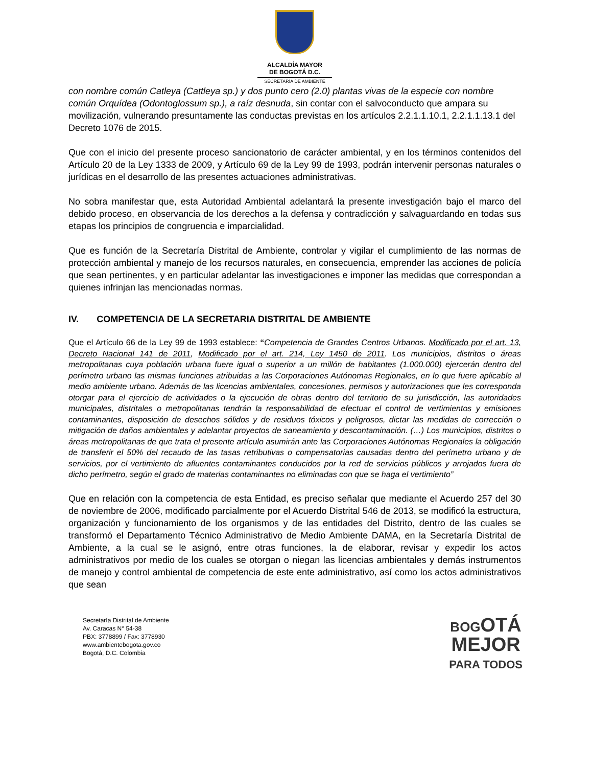ALCALDÍA MAYOR
DE BOGOTÁ D.C.
SECRETARÍA DE AMBIENTE
con nombre común Catleya (Cattleya sp.) y dos punto cero (2.0) plantas vivas de la especie con nombre común Orquídea (Odontoglossum sp.), a raíz desnuda, sin contar con el salvoconducto que ampara su movilización, vulnerando presuntamente las conductas previstas en los artículos 2.2.1.1.10.1, 2.2.1.1.13.1 del Decreto 1076 de 2015.
Que con el inicio del presente proceso sancionatorio de carácter ambiental, y en los términos contenidos del Artículo 20 de la Ley 1333 de 2009, y Artículo 69 de la Ley 99 de 1993, podrán intervenir personas naturales o jurídicas en el desarrollo de las presentes actuaciones administrativas.
No sobra manifestar que, esta Autoridad Ambiental adelantará la presente investigación bajo el marco del debido proceso, en observancia de los derechos a la defensa y contradicción y salvaguardando en todas sus etapas los principios de congruencia e imparcialidad.
Que es función de la Secretaría Distrital de Ambiente, controlar y vigilar el cumplimiento de las normas de protección ambiental y manejo de los recursos naturales, en consecuencia, emprender las acciones de policía que sean pertinentes, y en particular adelantar las investigaciones e imponer las medidas que correspondan a quienes infrinjan las mencionadas normas.
IV. COMPETENCIA DE LA SECRETARIA DISTRITAL DE AMBIENTE
Que el Artículo 66 de la Ley 99 de 1993 establece: “Competencia de Grandes Centros Urbanos. Modificado por el art. 13, Decreto Nacional 141 de 2011, Modificado por el art. 214, Ley 1450 de 2011. Los municipios, distritos o áreas metropolitanas cuya población urbana fuere igual o superior a un millón de habitantes (1.000.000) ejercerán dentro del perímetro urbano las mismas funciones atribuidas a las Corporaciones Autónomas Regionales, en lo que fuere aplicable al medio ambiente urbano. Además de las licencias ambientales, concesiones, permisos y autorizaciones que les corresponda otorgar para el ejercicio de actividades o la ejecución de obras dentro del territorio de su jurisdicción, las autoridades municipales, distritales o metropolitanas tendrán la responsabilidad de efectuar el control de vertimientos y emisiones contaminantes, disposición de desechos sólidos y de residuos tóxicos y peligrosos, dictar las medidas de corrección o mitigación de daños ambientales y adelantar proyectos de saneamiento y descontaminación. (…) Los municipios, distritos o áreas metropolitanas de que trata el presente artículo asumirán ante las Corporaciones Autónomas Regionales la obligación de transferir el 50% del recaudo de las tasas retributivas o compensatorias causadas dentro del perímetro urbano y de servicios, por el vertimiento de afluentes contaminantes conducidos por la red de servicios públicos y arrojados fuera de dicho perímetro, según el grado de materias contaminantes no eliminadas con que se haga el vertimiento”
Que en relación con la competencia de esta Entidad, es preciso señalar que mediante el Acuerdo 257 del 30 de noviembre de 2006, modificado parcialmente por el Acuerdo Distrital 546 de 2013, se modificó la estructura, organización y funcionamiento de los organismos y de las entidades del Distrito, dentro de las cuales se transformó el Departamento Técnico Administrativo de Medio Ambiente DAMA, en la Secretaría Distrital de Ambiente, a la cual se le asignó, entre otras funciones, la de elaborar, revisar y expedir los actos administrativos por medio de los cuales se otorgan o niegan las licencias ambientales y demás instrumentos de manejo y control ambiental de competencia de este ente administrativo, así como los actos administrativos que sean
Secretaría Distrital de Ambiente
Av. Caracas N° 54-38
PBX: 3778899 / Fax: 3778930
www.ambientebogota.gov.co
Bogotá, D.C. Colombia
BOGOTÁ
MEJOR
PARA TODOS